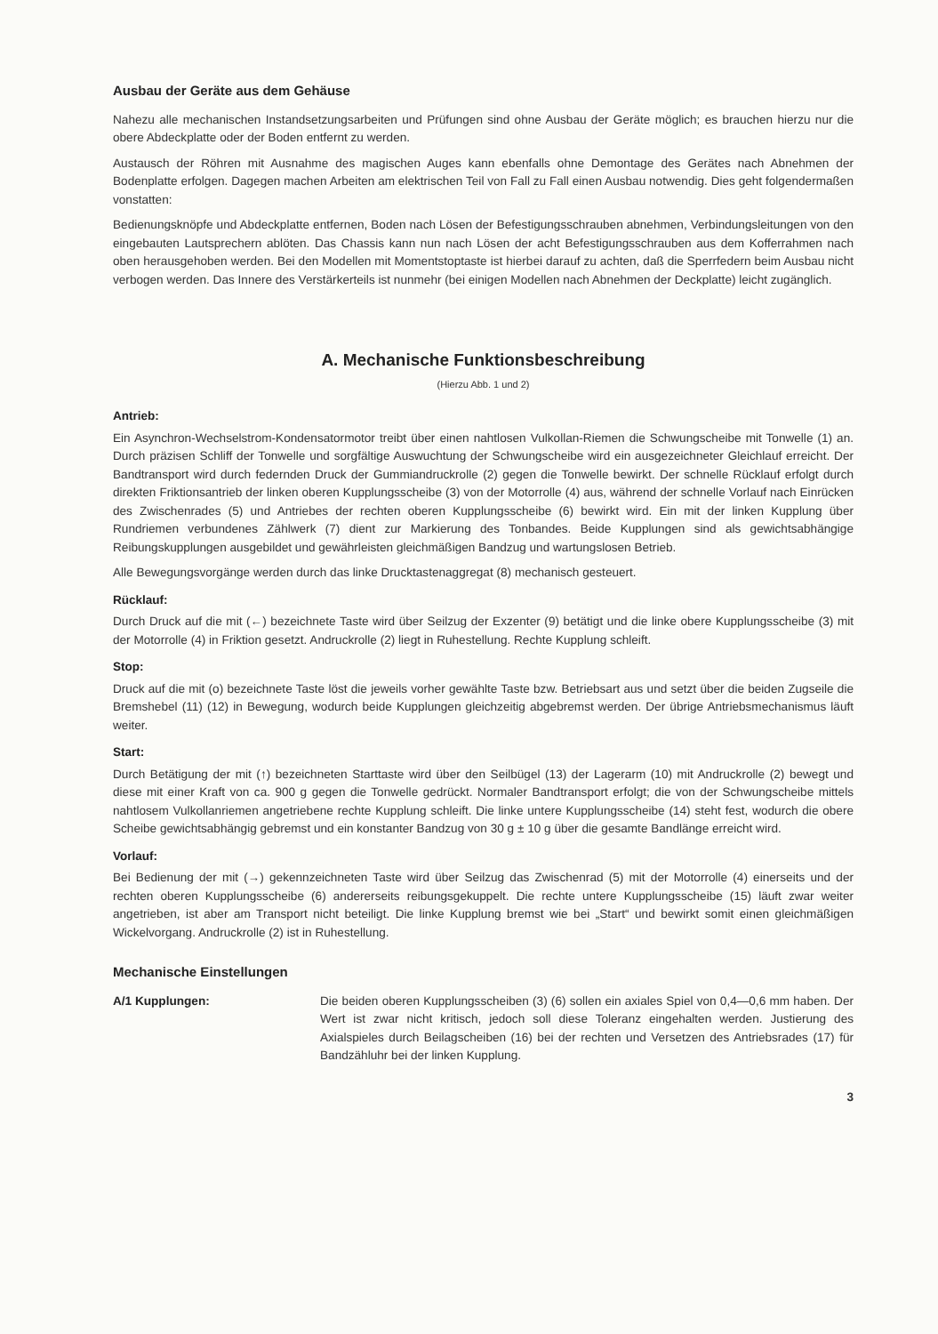Ausbau der Geräte aus dem Gehäuse
Nahezu alle mechanischen Instandsetzungsarbeiten und Prüfungen sind ohne Ausbau der Geräte möglich; es brauchen hierzu nur die obere Abdeckplatte oder der Boden entfernt zu werden.
Austausch der Röhren mit Ausnahme des magischen Auges kann ebenfalls ohne Demontage des Gerätes nach Abnehmen der Bodenplatte erfolgen. Dagegen machen Arbeiten am elektrischen Teil von Fall zu Fall einen Ausbau notwendig. Dies geht folgendermaßen vonstatten:
Bedienungsknöpfe und Abdeckplatte entfernen, Boden nach Lösen der Befestigungsschrauben abnehmen, Verbindungsleitungen von den eingebauten Lautsprechern ablöten. Das Chassis kann nun nach Lösen der acht Befestigungsschrauben aus dem Kofferrahmen nach oben herausgehoben werden. Bei den Modellen mit Momentstoptaste ist hierbei darauf zu achten, daß die Sperrfedern beim Ausbau nicht verbogen werden. Das Innere des Verstärkerteils ist nunmehr (bei einigen Modellen nach Abnehmen der Deckplatte) leicht zugänglich.
A. Mechanische Funktionsbeschreibung
(Hierzu Abb. 1 und 2)
Antrieb:
Ein Asynchron-Wechselstrom-Kondensatormotor treibt über einen nahtlosen Vulkollan-Riemen die Schwungscheibe mit Tonwelle (1) an. Durch präzisen Schliff der Tonwelle und sorgfältige Auswuchtung der Schwungscheibe wird ein ausgezeichneter Gleichlauf erreicht. Der Bandtransport wird durch federnden Druck der Gummiandruckrolle (2) gegen die Tonwelle bewirkt. Der schnelle Rücklauf erfolgt durch direkten Friktionsantrieb der linken oberen Kupplungsscheibe (3) von der Motorrolle (4) aus, während der schnelle Vorlauf nach Einrücken des Zwischenrades (5) und Antriebes der rechten oberen Kupplungsscheibe (6) bewirkt wird. Ein mit der linken Kupplung über Rundriemen verbundenes Zählwerk (7) dient zur Markierung des Tonbandes. Beide Kupplungen sind als gewichtsabhängige Reibungskupplungen ausgebildet und gewährleisten gleichmäßigen Bandzug und wartungslosen Betrieb.
Alle Bewegungsvorgänge werden durch das linke Drucktastenaggregat (8) mechanisch gesteuert.
Rücklauf:
Durch Druck auf die mit (←) bezeichnete Taste wird über Seilzug der Exzenter (9) betätigt und die linke obere Kupplungsscheibe (3) mit der Motorrolle (4) in Friktion gesetzt. Andruckrolle (2) liegt in Ruhestellung. Rechte Kupplung schleift.
Stop:
Druck auf die mit (o) bezeichnete Taste löst die jeweils vorher gewählte Taste bzw. Betriebsart aus und setzt über die beiden Zugseile die Bremshebel (11) (12) in Bewegung, wodurch beide Kupplungen gleichzeitig abgebremst werden. Der übrige Antriebsmechanismus läuft weiter.
Start:
Durch Betätigung der mit (↑) bezeichneten Starttaste wird über den Seilbügel (13) der Lagerarm (10) mit Andruckrolle (2) bewegt und diese mit einer Kraft von ca. 900 g gegen die Tonwelle gedrückt. Normaler Bandtransport erfolgt; die von der Schwungscheibe mittels nahtlosem Vulkollanriemen angetriebene rechte Kupplung schleift. Die linke untere Kupplungsscheibe (14) steht fest, wodurch die obere Scheibe gewichtsabhängig gebremst und ein konstanter Bandzug von 30 g ± 10 g über die gesamte Bandlänge erreicht wird.
Vorlauf:
Bei Bedienung der mit (→) gekennzeichneten Taste wird über Seilzug das Zwischenrad (5) mit der Motorrolle (4) einerseits und der rechten oberen Kupplungsscheibe (6) andererseits reibungsgekuppelt. Die rechte untere Kupplungsscheibe (15) läuft zwar weiter angetrieben, ist aber am Transport nicht beteiligt. Die linke Kupplung bremst wie bei „Start“ und bewirkt somit einen gleichmäßigen Wickelvorgang. Andruckrolle (2) ist in Ruhestellung.
Mechanische Einstellungen
A/1 Kupplungen: Die beiden oberen Kupplungsscheiben (3) (6) sollen ein axiales Spiel von 0,4—0,6 mm haben. Der Wert ist zwar nicht kritisch, jedoch soll diese Toleranz eingehalten werden. Justierung des Axialspieles durch Beilagscheiben (16) bei der rechten und Versetzen des Antriebsrades (17) für Bandzähluhr bei der linken Kupplung.
3